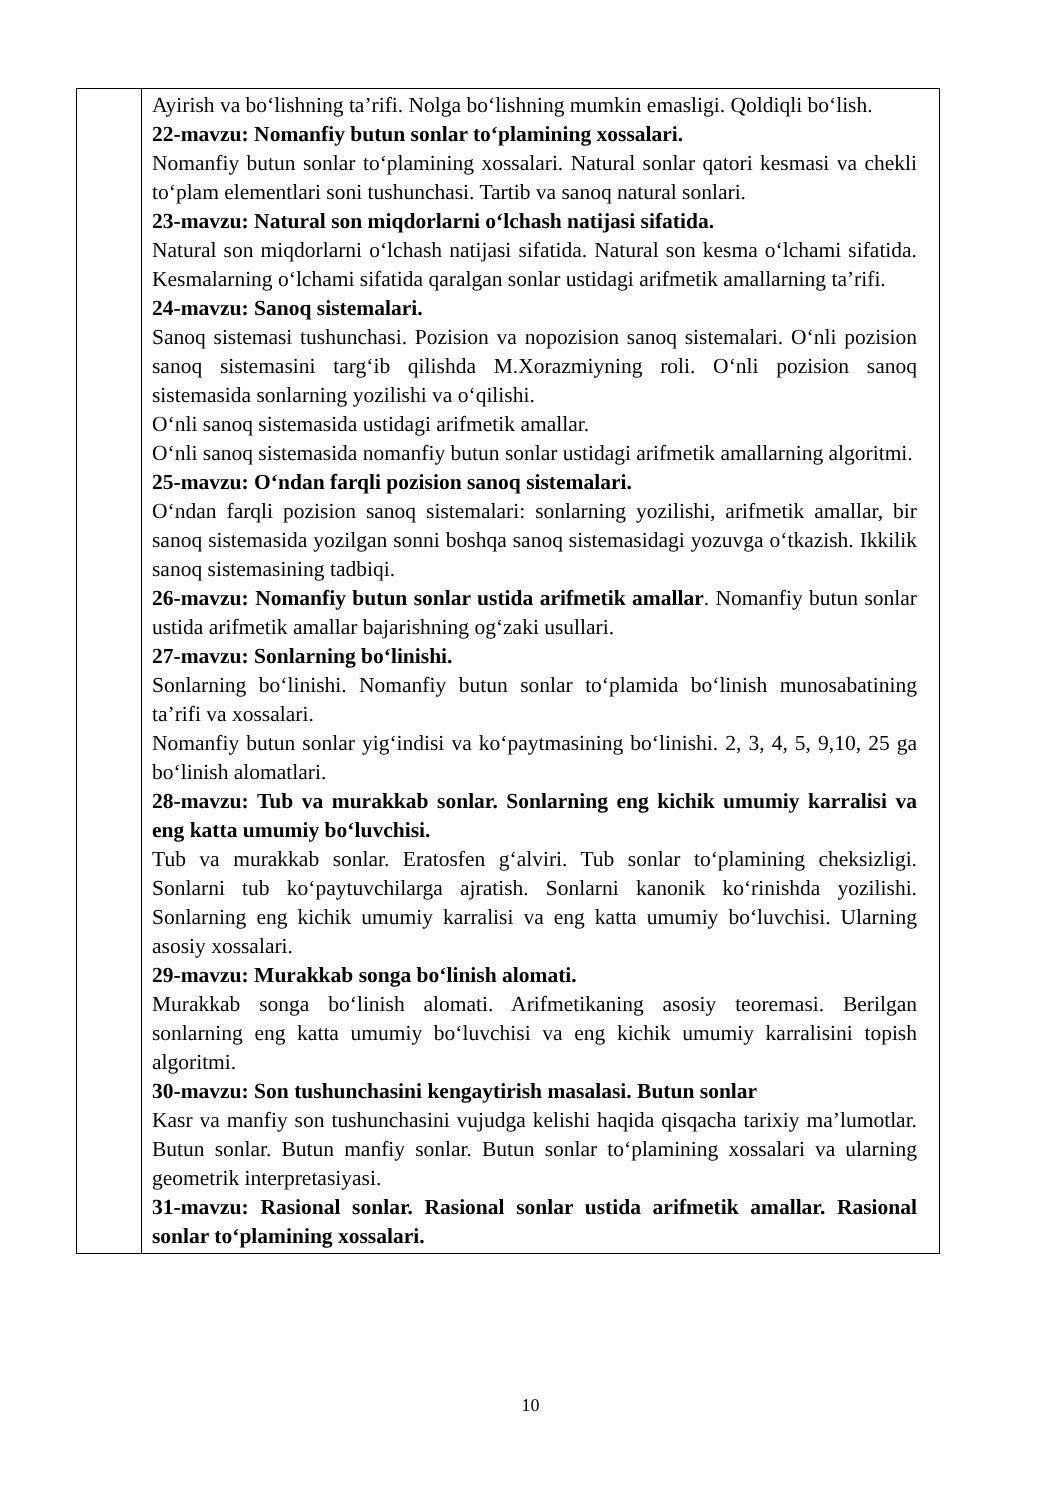| | Ayirish va bo‘lishning ta’rifi. Nolga bo‘lishning mumkin emasligi. Qoldiqli bo‘lish. 22-mavzu: Nomanfiy butun sonlar to‘plamining xossalari. Nomanfiy butun sonlar to‘plamining xossalari. Natural sonlar qatori kesmasi va chekli to‘plam elementlari soni tushunchasi. Tartib va sanoq natural sonlari. 23-mavzu: Natural son miqdorlarni o‘lchash natijasi sifatida. Natural son miqdorlarni o‘lchash natijasi sifatida. Natural son kesma o‘lchami sifatida. Kesmalarning o‘lchami sifatida qaralgan sonlar ustidagi arifmetik amallarning ta’rifi. 24-mavzu: Sanoq sistemalari. Sanoq sistemasi tushunchasi. Pozision va nopozision sanoq sistemalari. O‘nli pozision sanoq sistemasini targ‘ib qilishda M.Xorazmiyning roli. O‘nli pozision sanoq sistemasida sonlarning yozilishi va o‘qilishi. O‘nli sanoq sistemasida ustidagi arifmetik amallar. O‘nli sanoq sistemasida nomanfiy butun sonlar ustidagi arifmetik amallarning algoritmi. 25-mavzu: O‘ndan farqli pozision sanoq sistemalari. O‘ndan farqli pozision sanoq sistemalari: sonlarning yozilishi, arifmetik amallar, bir sanoq sistemasida yozilgan sonni boshqa sanoq sistemasidagi yozuvga o‘tkazish. Ikkilik sanoq sistemasining tadbiqi. 26-mavzu: Nomanfiy butun sonlar ustida arifmetik amallar . Nomanfiy butun sonlar ustida arifmetik amallar bajarishning og‘zaki usullari. 27-mavzu: Sonlarning bo‘linishi. Sonlarning bo‘linishi. Nomanfiy butun sonlar to‘plamida bo‘linish munosabatining ta’rifi va xossalari. Nomanfiy butun sonlar yig‘indisi va ko‘paytmasining bo‘linishi. 2, 3, 4, 5, 9,10, 25 ga bo‘linish alomatlari. 28-mavzu: Tub va murakkab sonlar. Sonlarning eng kichik umumiy karralisi va eng katta umumiy bo‘luvchisi. Tub va murakkab sonlar. Eratosfen g‘alviri. Tub sonlar to‘plamining cheksizligi. Sonlarni tub ko‘paytuvchilarga ajratish. Sonlarni kanonik ko‘rinishda yozilishi. Sonlarning eng kichik umumiy karralisi va eng katta umumiy bo‘luvchisi. Ularning asosiy xossalari. 29-mavzu: Murakkab songa bo‘linish alomati. Murakkab songa bo‘linish alomati. Arifmetikaning asosiy teoremasi. Berilgan sonlarning eng katta umumiy bo‘luvchisi va eng kichik umumiy karralisini topish algoritmi. 30-mavzu: Son tushunchasini kengaytirish masalasi. Butun sonlar Kasr va manfiy son tushunchasini vujudga kelishi haqida qisqacha tarixiy ma’lumotlar. Butun sonlar. Butun manfiy sonlar. Butun sonlar to‘plamining xossalari va ularning geometrik interpretasiyasi. 31-mavzu: Rasional sonlar. Rasional sonlar ustida arifmetik amallar. Rasional sonlar to‘plamining xossalari. |
10